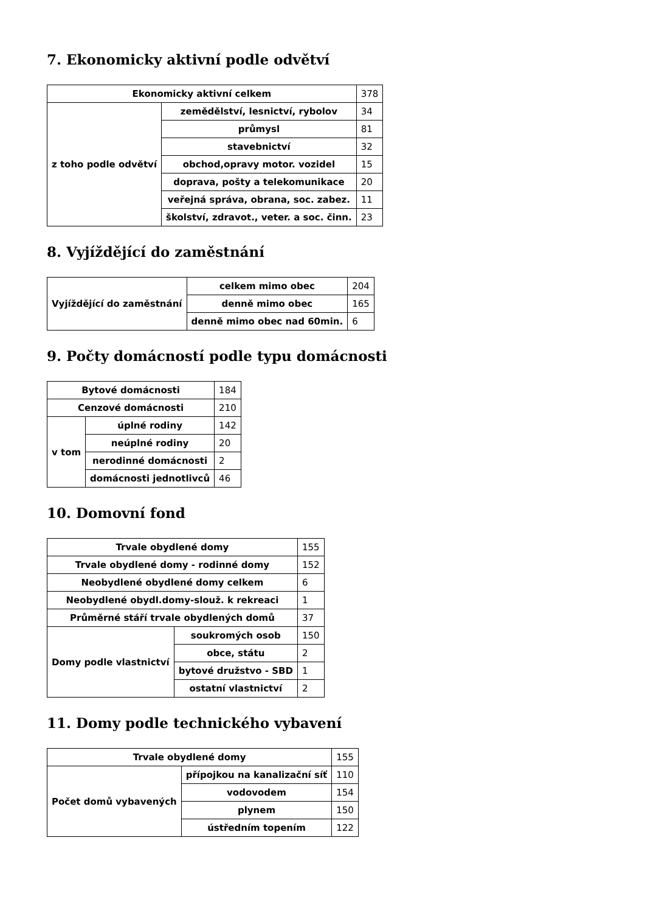7. Ekonomicky aktivní podle odvětví
| Ekonomicky aktivní celkem | | 378 |
| z toho podle odvětví | zemědělství, lesnictví, rybolov | 34 |
| | průmysl | 81 |
| | stavebnictví | 32 |
| | obchod,opravy motor. vozidel | 15 |
| | doprava, pošty a telekomunikace | 20 |
| | veřejná správa, obrana, soc. zabez. | 11 |
| | školství, zdravot., veter. a soc. činn. | 23 |
8. Vyjíždějící do zaměstnání
| Vyjíždějící do zaměstnání | celkem mimo obec | 204 |
| | denně mimo obec | 165 |
| | denně mimo obec nad 60min. | 6 |
9. Počty domácností podle typu domácnosti
| Bytové domácnosti | | 184 |
| Cenzové domácnosti | | 210 |
| v tom | úplné rodiny | 142 |
| | neúplné rodiny | 20 |
| | nerodinné domácnosti | 2 |
| | domácnosti jednotlivců | 46 |
10. Domovní fond
| Trvale obydlené domy | | 155 |
| Trvale obydlené domy - rodinné domy | | 152 |
| Neobydlené obydlené domy celkem | | 6 |
| Neobydlené obydl.domy-slouž. k rekreaci | | 1 |
| Průměrné stáří trvale obydlených domů | | 37 |
| Domy podle vlastnictví | soukromých osob | 150 |
| | obce, státu | 2 |
| | bytové družstvo - SBD | 1 |
| | ostatní vlastnictví | 2 |
11. Domy podle technického vybavení
| Trvale obydlené domy | | 155 |
| Počet domů vybavených | přípojkou na kanalizační síť | 110 |
| | vodovodem | 154 |
| | plynem | 150 |
| | ústředním topením | 122 |